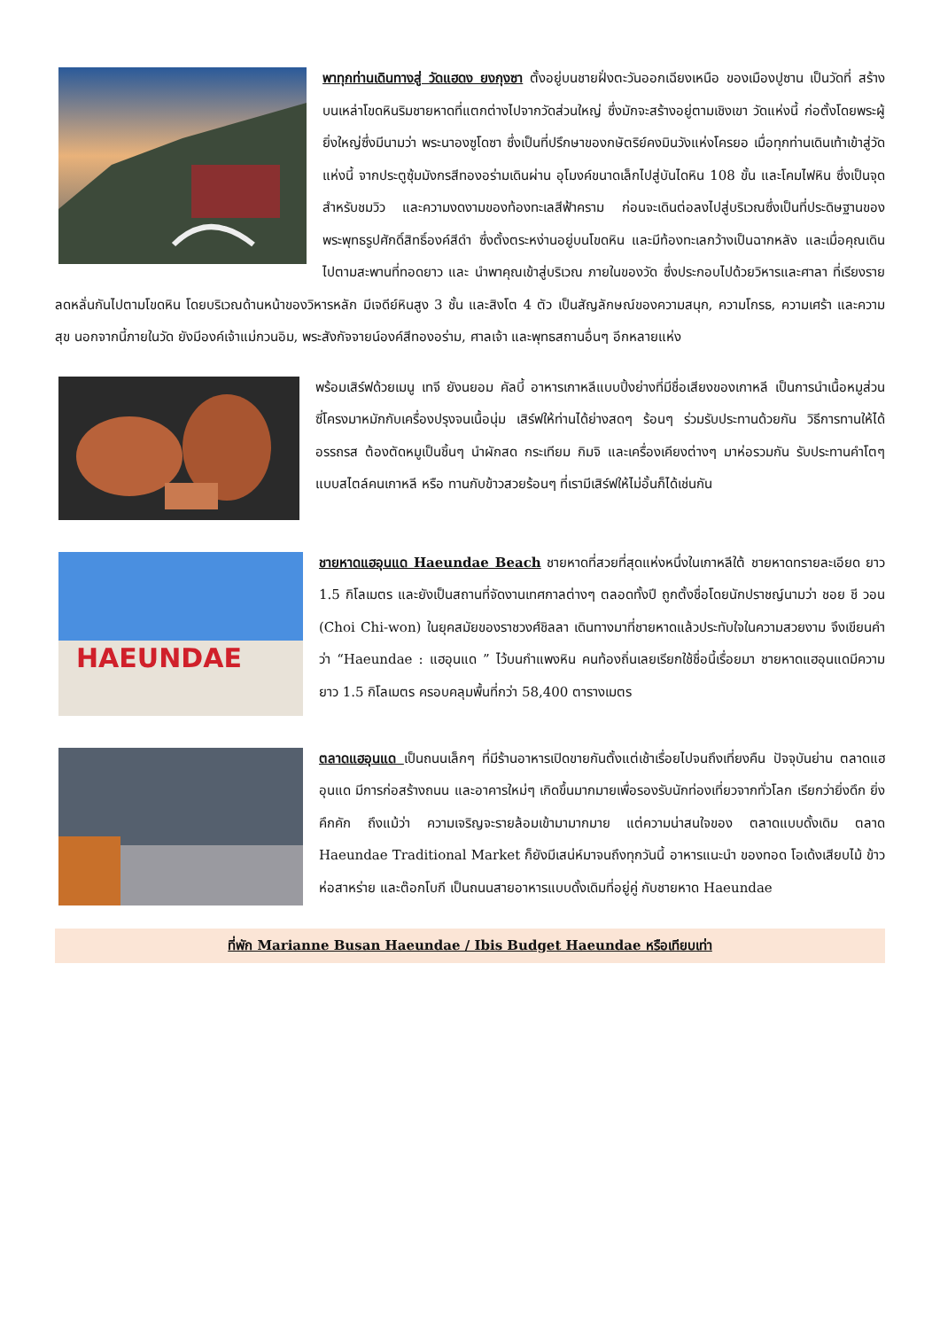พาทุกท่านเดินทางสู่ วัดแฮดง ยงกุงซา ตั้งอยู่บนชายฝั่งตะวันออกเฉียงเหนือ ของเมืองปูซาน เป็นวัดที่ สร้างบนเหล่าโขดหินริมชายหาดที่แตกต่างไปจากวัดส่วนใหญ่ ซึ่งมักจะสร้างอยู่ตามเชิงเขา วัดแห่งนี้ ก่อตั้งโดยพระผู้ยิ่งใหญ่ซึ่งมีนามว่า พระนาองซูโดซา ซึ่งเป็นที่ปรึกษาของกษัตริย์คงมินวังแห่งโครยอ เมื่อทุกท่านเดินเท้าเข้าสู่วัดแห่งนี้ จากประตูซุ้มมังกรสีทองอร่ามเดินผ่าน อุโมงค์ขนาดเล็กไปสู่บันไดหิน 108 ขั้น และโคมไฟหิน ซึ่งเป็นจุดสำหรับชมวิว และความงดงามของท้องทะเลสีฟ้าคราม ก่อนจะเดินต่อลงไปสู่บริเวณซึ่งเป็นที่ประดิษฐานของ พระพุทธรูปศักดิ์สิทธิ์องค์สีดำ ซึ่งตั้งตระหง่านอยู่บนโขดหิน และมีท้องทะเลกว้างเป็นฉากหลัง และเมื่อคุณเดินไปตามสะพานที่ทอดยาว และ นำพาคุณเข้าสู่บริเวณ ภายในของวัด ซึ่งประกอบไปด้วยวิหารและศาลา ที่เรียงรายลดหลั่นกันไปตามโขดหิน โดยบริเวณด้านหน้าของวิหารหลัก มีเจดีย์หินสูง 3 ชั้น และสิงโต 4 ตัว เป็นสัญลักษณ์ของความสนุก, ความโกรธ, ความเศร้า และความสุข นอกจากนี้ภายในวัด ยังมีองค์เจ้าแม่กวนอิม, พระสังกัจจายน์องค์สีทองอร่าม, ศาลเจ้า และพุทธสถานอื่นๆ อีกหลายแห่ง
พร้อมเสิร์ฟด้วยเมนู เทจี ยังนยอม คัลบี้ อาหารเกาหลีแบบปิ้งย่างที่มีชื่อเสียงของเกาหลี เป็นการนำเนื้อหมูส่วนซี่โครงมาหมักกับเครื่องปรุงจนเนื้อนุ่ม เสิร์ฟให้ท่านได้ย่างสดๆ ร้อนๆ ร่วมรับประทานด้วยกัน วิธีการทานให้ได้อรรถรส ต้องตัดหมูเป็นชิ้นๆ นำผักสด กระเทียม กิมจิ และเครื่องเคียงต่างๆ มาห่อรวมกัน รับประทานคำโตๆ แบบสไตล์คนเกาหลี หรือ ทานกับข้าวสวยร้อนๆ ที่เรามีเสิร์ฟให้ไม่อั้นก็ได้เช่นกัน
HAEUNDAE
ชายหาดแฮอุนแด Haeundae Beach ชายหาดที่สวยที่สุดแห่งหนึ่งในเกาหลีใต้ ชายหาดทรายละเอียด ยาว 1.5 กิโลเมตร และยังเป็นสถานที่จัดงานเทศกาลต่างๆ ตลอดทั้งปี ถูกตั้งชื่อโดยนักปราชญ์นามว่า ชอย ชี วอน (Choi Chi-won) ในยุคสมัยของราชวงศ์ชิลลา เดินทางมาที่ชายหาดแล้วประทับใจในความสวยงาม จึงเขียนคำว่า “Haeundae : แฮอุนแด ” ไว้บนกำแพงหิน คนท้องถิ่นเลยเรียกใช้ชื่อนี้เรื่อยมา ชายหาดแฮอุนแดมีความยาว 1.5 กิโลเมตร ครอบคลุมพื้นที่กว่า 58,400 ตารางเมตร
ตลาดแฮอุนแด เป็นถนนเล็กๆ ที่มีร้านอาหารเปิดขายกันตั้งแต่เช้าเรื่อยไปจนถึงเที่ยงคืน ปัจจุบันย่าน ตลาดแฮอุนแด มีการก่อสร้างถนน และอาคารใหม่ๆ เกิดขึ้นมากมายเพื่อรองรับนักท่องเที่ยวจากทั่วโลก เรียกว่ายิ่งดึก ยิ่งคึกคัก ถึงแม้ว่า ความเจริญจะรายล้อมเข้ามามากมาย แต่ความน่าสนใจของ ตลาดแบบดั้งเดิม ตลาด Haeundae Traditional Market ก็ยังมีเสน่ห์มาจนถึงทุกวันนี้ อาหารแนะนำ ของทอด โอเด้งเสียบไม้ ข้าวห่อสาหร่าย และต๊อกโบกี เป็นถนนสายอาหารแบบดั้งเดิมที่อยู่คู่ กับชายหาด Haeundae
ที่พัก Marianne Busan Haeundae / Ibis Budget Haeundae หรือเทียบเท่า